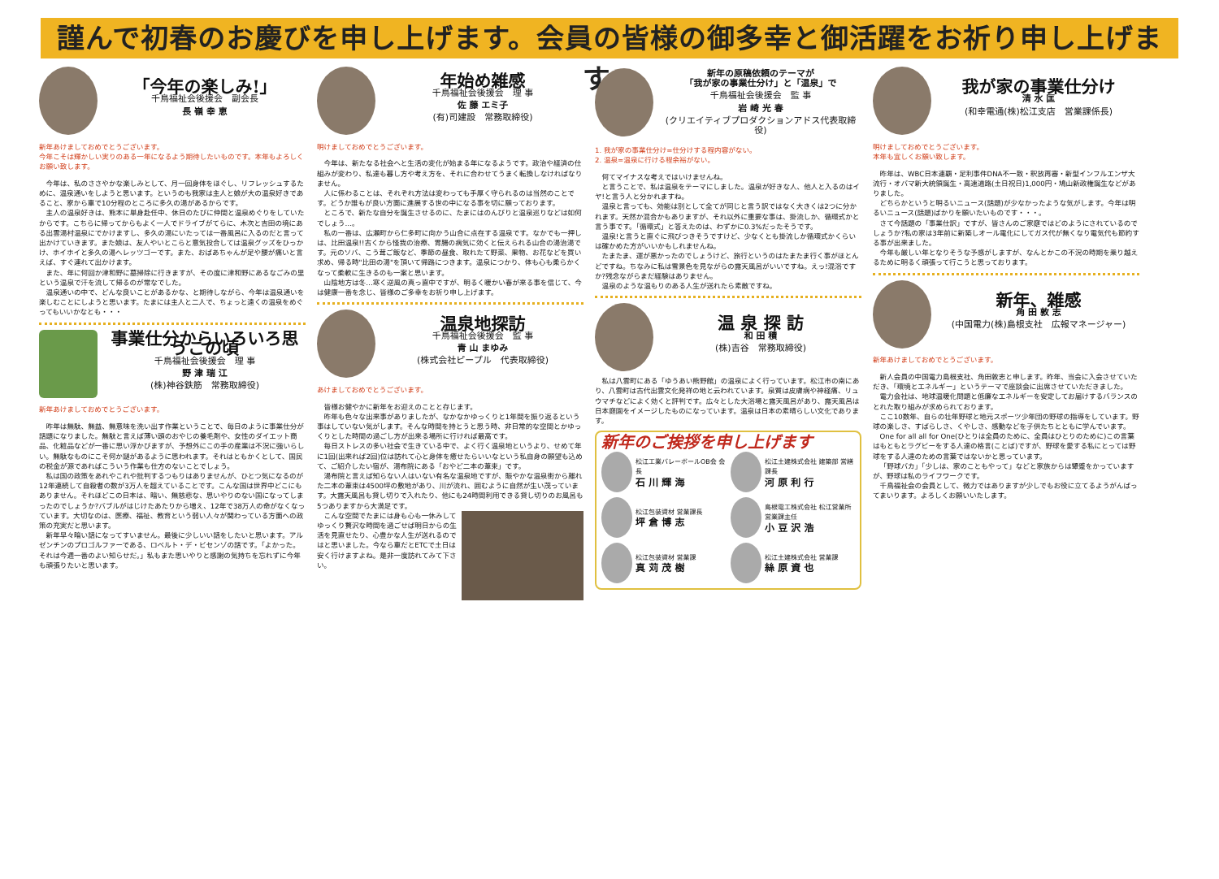謹んで初春のお慶びを申し上げます。会員の皆様の御多幸と御活躍をお祈り申し上げます。
「今年の楽しみ!」
千鳥福祉会後援会　副会長
長 嶺 幸 恵
新年あけましておめでとうございます。
今年こそは輝かしい実りのある一年になるよう期待したいものです。本年もよろしくお願い致します。
今年は、私のささやかな楽しみとして、月一回身体をほぐし、リフレッシュするために、温泉通いをしようと思います。というのも我家は主人と娘が大の温泉好きであること、家から車で10分程のところに多久の湯があるからです。
主人の温泉好きは、熊本に単身赴任中、休日のたびに仲間と温泉めぐりをしていたからです。こちらに帰ってからもよく一人でドライブがてらに、木次と吉田の境にある出雲湯村温泉にでかけますし、多久の湯にいたっては一番風呂に入るのだと言って出かけていきます。また娘は、友人やいとこらと意気投合しては温泉グッズをひっかけ、ホイホイと多久の湯へレッツゴーです。また、おばあちゃんが足や腰が痛いと言えば、すぐ連れて出かけます。
また、年に何回か津和野に墓掃除に行きますが、その度に津和野にあるなごみの里という温泉で汗を流して帰るのが常なでした。
温泉通いの中で、どんな良いことがあるかな、と期待しながら、今年は温泉通いを楽しむことにしようと思います。たまには主人と二人で、ちょっと遠くの温泉をめぐってもいいかなとも・・・
事業仕分からいろいろ思うこの頃
千鳥福祉会後援会　理 事
野 津 瑞 江
(株)神谷鉄筋　常務取締役)
新年あけましておめでとうございます。
昨年は無駄、無益、無意味を洗い出す作業ということで、毎日のように事業仕分が話題になりました。無駄と言えば薄い頭のおやじの養毛剤や、女性のダイエット商品、化粧品などが一番に思い浮かびますが、予想外にこの手の産業は不況に強いらしい。無駄なものにこそ何か謎があるように思われます。それはともかくとして、国民の税金が源であればこういう作業も仕方のないことでしょう。
私は国の政策をあれやこれや批判するつもりはありませんが、ひとつ気になるのが12年連続して自殺者の数が3万人を超えていることです。こんな国は世界中どこにもありません。それほどこの日本は、暗い、無慈悲な、思いやりのない国になってしまったのでしょうか?バブルがはじけたあたりから増え、12年で38万人の命がなくなっています。大切なのは、医療、福祉、教育という弱い人々が関わっている方面への政策の充実だと思います。
新年早々暗い話になってすいません。最後に少しいい話をしたいと思います。アルゼンチンのプロゴルファーである、ロベルト・デ・ビセンゾの話です。「よかった。それは今週一番のよい知らせだ。」私もまた思いやりと感謝の気持ちを忘れずに今年も頑張りたいと思います。
年始め雑感
千鳥福祉会後援会　理 事
佐 藤 エミ子
(有)司建設　常務取締役)
明けましておめでとうございます。
今年は、新たなる社会へと生活の変化が始まる年になるようです。政治や経済の仕組みが変わり、私達も暮し方や考え方を、それに合わせてうまく転換しなければなりません。
人に係わることは、それぞれ方法は変わっても手厚く守られるのは当然のことです。どうか誰もが良い方面に進展する世の中になる事を切に願っております。
ところで、新たな自分を誕生させるのに、たまにはのんびりと温泉巡りなどは如何でしょう…。
私の一番は、広瀬町から仁多町に向かう山合に点在する温泉です。なかでも一押しは、比田温泉!!古くから怪我の治療、胃腸の病気に効くと伝えられる山合の湯治湯です。元のソバ、こう茸ご飯など、季節の昼食、取れたて野菜、果物、お花などを買い求め、帰る時"比田の湯"を頂いて帰路につきます。温泉につかり、体も心も柔らかくなって柔軟に生きるのも一案と思います。
山陰地方は冬…寒く逆風の真っ直中ですが、明るく暖かい春が来る事を信じて、今は健康一番を念じ、皆様のご多幸をお祈り申し上げます。
温泉地探訪
千鳥福祉会後援会　監 事
青 山 まゆみ
(株式会社ピープル　代表取締役)
あけましておめでとうございます。
皆様お健やかに新年をお迎えのことと存じます。
昨年も色々な出来事がありましたが、なかなかゆっくりと1年間を振り返るという事はしていない気がします。そんな時間を持とうと思う時、非日常的な空間とかゆっくりとした時間の過ごし方が出来る場所に行ければ最高です。
毎日ストレスの多い社会で生きている中で、よく行く温泉地というより、せめて年に1回(出来れば2回)位は訪れて心と身体を癒せたらいいなという私自身の願望も込めて、ご紹介したい宿が、湯布院にある「おやど二本の葦束」です。
湯布院と言えば知らない人はいない有名な温泉地ですが、賑やかな温泉街から離れた二本の葦束は4500坪の敷地があり、川が流れ、囲むように自然が生い茂っています。大露天風呂も貸し切りで入れたり、他にも24時間利用できる貸し切りのお風呂も5つありますから大満足です。
こんな空間でたまには身も心も一休みしてゆっくり贅沢な時間を過ごせば明日からの生活を見直せたり、心豊かな人生が送れるのではと思いました。今なら車だとETCで土日は安く行けますよね。是非一度訪れてみて下さい。
新年の原稿依頼のテーマが
「我が家の事業仕分け」と「温泉」で
千鳥福祉会後援会　監 事
岩 崎 光 春
(クリエイティブプロダクションアドス代表取締役)
1. 我が家の事業仕分け=仕分けする程内容がない。
2. 温泉=温泉に行ける程余裕がない。
何てマイナスな考えではいけませんね。
と言うことで、私は温泉をテーマにしました。温泉が好きな人、他人と入るのはイヤ!と言う人と分かれますね。
温泉と言っても、効能は別として全てが同じと言う訳ではなく大きくは2つに分かれます。天然か混合かもありますが、それ以外に重要な事は、掛流しか、循環式かと言う事です。「循環式」と答えたのは、わずかに0.3%だったそうです。
温泉!と言うと直ぐに飛びつきそうですけど、少なくとも掛流しか循環式かくらいは確かめた方がいいかもしれませんね。
たまたま、運が悪かったのでしょうけど、旅行というのはたまたま行く事がほとんどですね。ちなみに私は雪景色を見ながらの露天風呂がいいですね。えっ!混浴ですか?残念ながらまだ経験はありません。
温泉のような温もりのある人生が送れたら素敵ですね。
温 泉 探 訪
和 田 積
(株)吉谷　常務取締役)
私は八雲町にある「ゆうあい熊野館」の温泉によく行っています。松江市の南にあり、八雲町は古代出雲文化発祥の地と云われています。泉質は皮膚病や神経痛、リュウマチなどによく効くと評判です。広々とした大浴場と露天風呂があり、露天風呂は日本庭園をイメージしたものになっています。温泉は日本の素晴らしい文化であります。
新年のご挨拶を申し上げます
松江工業バレーボールOB会 会長
石 川 輝 海
松江土建株式会社 建築部 営繕課長
河 原 利 行
松江包装資材 営業課長
坪 倉 博 志
島根電工株式会社 松江営業所 営業課主任
小 豆 沢 浩
松江包装資材 営業課
真 苅 茂 樹
松江土建株式会社 営業課
絲 原 資 也
我が家の事業仕分け
清 水 匡
(和幸電通(株)松江支店　営業課係長)
明けましておめでとうございます。
本年も宜しくお願い致します。
昨年は、WBC日本連覇・足利事件DNA不一致・釈放再審・新型インフルエンザ大流行・オバマ新大統領誕生・高速道路(土日祝日)1,000円・鳩山新政権誕生などがありました。
どちらかというと明るいニュース(話題)が少なかったような気がします。今年は明るいニュース(話題)ばかりを願いたいものです・・・。
さて今話題の「事業仕訳」ですが、皆さんのご家庭ではどのようにされているのでしょうか?私の家は3年前に新築しオール電化にしてガス代が無くなり電気代も節約する事が出来ました。
今年も厳しい年となりそうな予感がしますが、なんとかこの不況の時期を乗り越えるために明るく頑張って行こうと思っております。
新年、雑感
角 田 敦 志
(中国電力(株)島根支社　広報マネージャー)
新年あけましておめでとうございます。
新人会員の中国電力島根支社、角田敦志と申します。昨年、当会に入会させていただき、「環境とエネルギー」というテーマで座談会に出席させていただきました。
電力会社は、地球温暖化問題と低廉なエネルギーを安定してお届けするバランスのとれた取り組みが求められております。
ここ10数年、自らの壮年野球と地元スポーツ少年団の野球の指導をしています。野球の楽しさ、すばらしさ、くやしさ、感動などを子供たちとともに学んでいます。
One for all all for One(ひとりは全員のために、全員はひとりのために)この言葉はもともとラグビーをする人達の格言(ことば)ですが、野球を愛する私にとっては野球をする人達のための言葉ではないかと思っています。
「野球バカ」「少しは、家のこともやって」などと家族からは顰蹙をかっていますが、野球は私のライフワークです。
千鳥福祉会の会員として、微力ではありますが少しでもお役に立てるようがんばってまいります。よろしくお願いいたします。